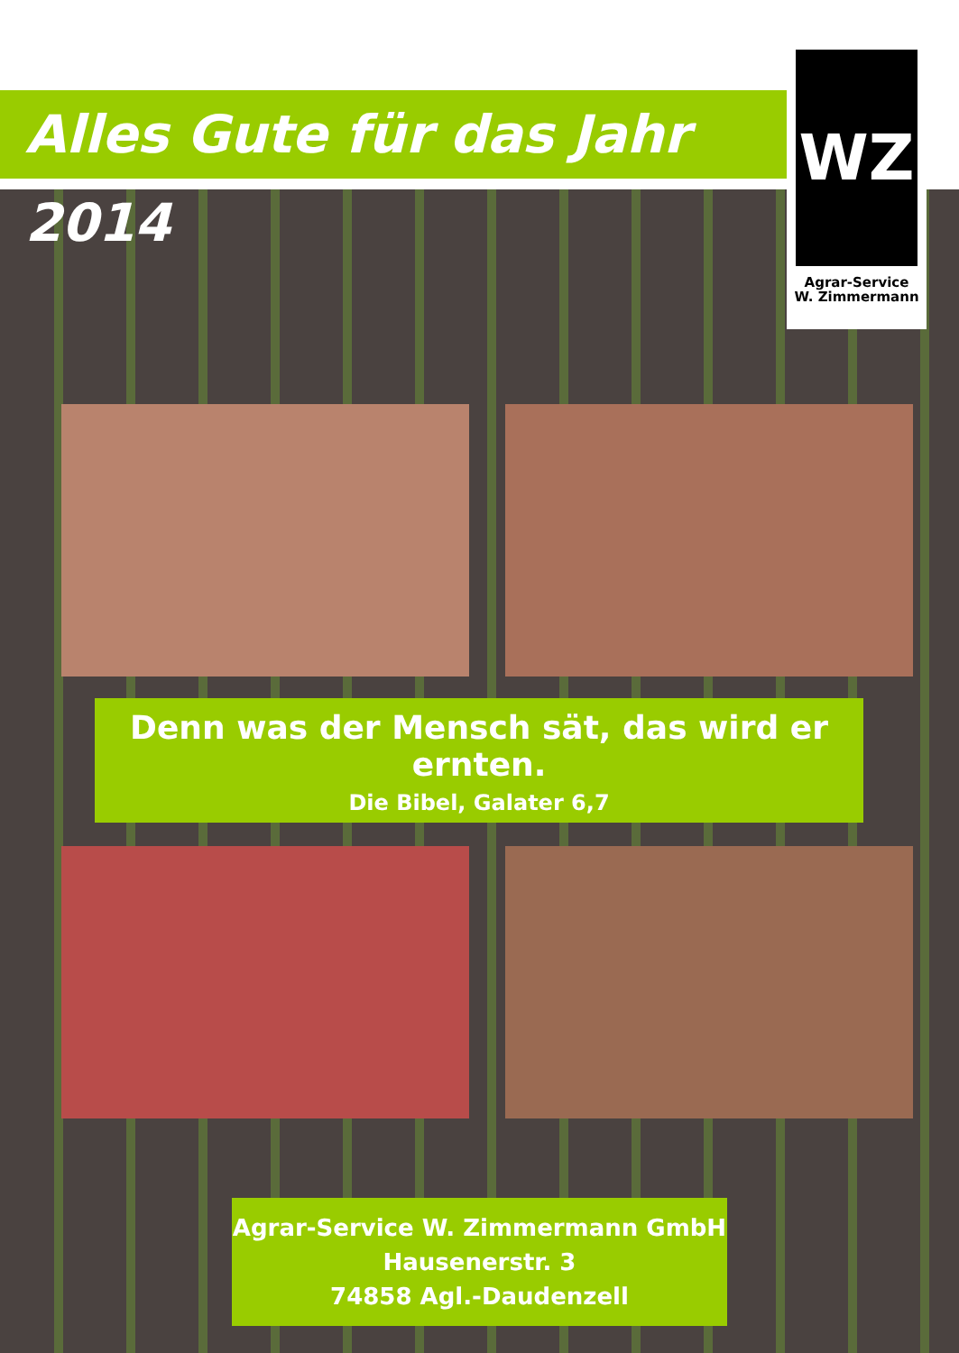Alles Gute für das Jahr 2014
WZ
Agrar-Service
W. Zimmermann
Denn was der Mensch sät, das wird er ernten.
Die Bibel, Galater 6,7
Agrar-Service W. Zimmermann GmbH
Hausenerstr. 3
74858 Agl.-Daudenzell